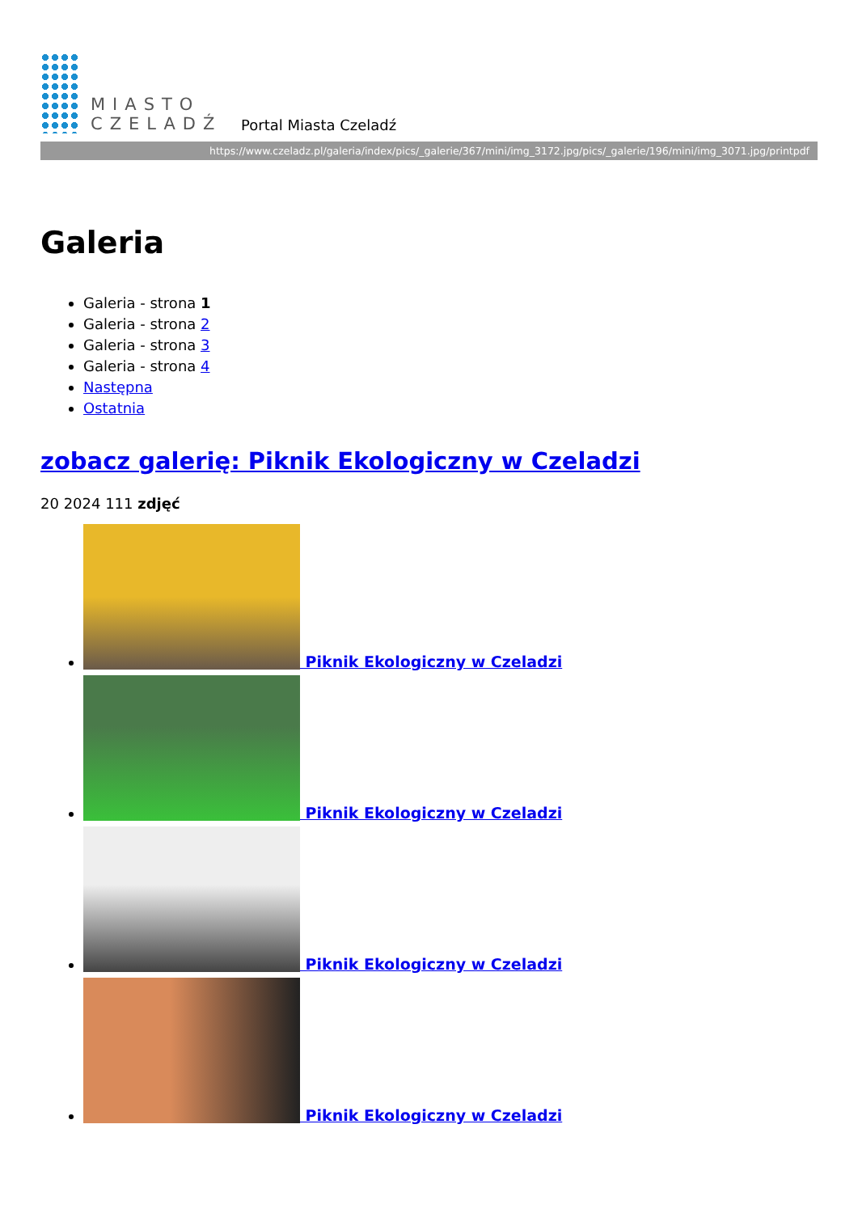MIASTO
CZELADŹ
Portal Miasta Czeladź
https://www.czeladz.pl/galeria/index/pics/_galerie/367/mini/img_3172.jpg/pics/_galerie/196/mini/img_3071.jpg/printpdf
Galeria
Galeria - strona 1
Galeria - strona 2
Galeria - strona 3
Galeria - strona 4
Następna
Ostatnia
zobacz galerię: Piknik Ekologiczny w Czeladzi
20 2024 111 zdjęć
Piknik Ekologiczny w Czeladzi
Piknik Ekologiczny w Czeladzi
Piknik Ekologiczny w Czeladzi
Piknik Ekologiczny w Czeladzi